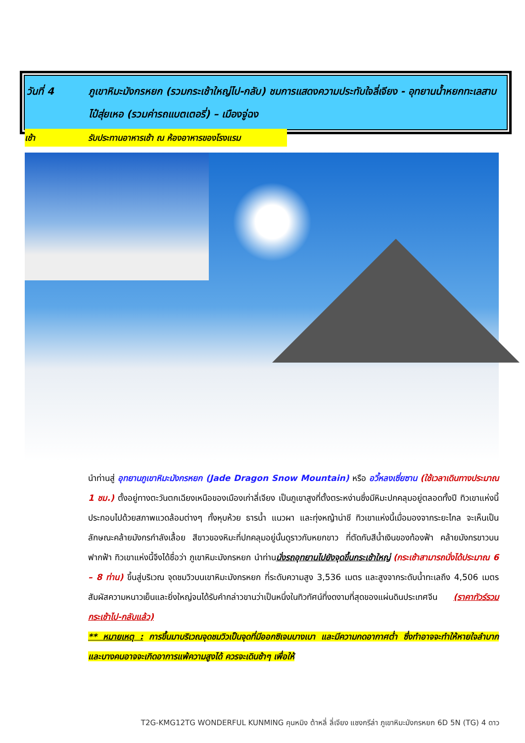วันที่ 4 ภูเขาหิมะมังกรหยก (รวมกระเช้าใหญ่ไป-กลับ) ชมการแสดงความประทับใจลี่เจียง - อุทยานน้ำหยกทะเลสาบไป๋สุ่ยเหอ (รวมค่ารถแบตเตอรี่) – เมืองจู่ฉง
เช้า รับประทานอาหารเช้า ณ ห้องอาหารของโรงแรม
นำท่านสู่ อุทยานภูเขาหิมะมังกรหยก (Jade Dragon Snow Mountain) หรือ อวี้หลงเซี่ยซาน (ใช้เวลาเดินทางประมาณ 1 ชม.) ตั้งอยู่ทางตะวันตกเฉียงเหนือของเมืองเก่าลี่เจียง เป็นภูเขาสูงที่ตั้งตระหง่านซึ่งมีหิมะปกคลุมอยู่ตลอดทั้งปี ทิวเขาแห่งนี้ประกอบไปด้วยสภาพแวดล้อมต่างๆ ทั้งหุบห้วย ธารน้ำ แนวผา และทุ่งหญ้าน่าชี ทิวเขาแห่งนี้เมื่อมองจากระยะไกล จะเห็นเป็นลักษณะคล้ายมังกรกำลังเลื้อย สีขาวของหิมะที่ปกคลุมอยู่นั้นดูราวกับหยกขาว ที่ตัดกับสีน้ำเงินของท้องฟ้า คล้ายมังกรขาวบนฟากฟ้า ทิวเขาแห่งนี้จึงได้ชื่อว่า ภูเขาหิมะมังกรหยก นำท่านนั่งรถอุทยานไปยังจุดขึ้นกระเช้าใหญ่ (กระเช้าสามารถนั่งได้ประมาณ 6 – 8 ท่าน) ขึ้นสู่บริเวณ จุดชมวิวบนเขาหิมะมังกรหยก ที่ระดับความสูง 3,536 เมตร และสูงจากระดับน้ำทะเลถึง 4,506 เมตร สัมผัสความหนาวเย็นและยิ่งใหญ่จนได้รับคำกล่าวขานว่าเป็นหนึ่งในทิวทัศน์ที่งดงามที่สุดของแผ่นดินประเทศจีน (ราคาทัวร์รวมกระเช้าไป-กลับแล้ว)
** หมายเหตุ : การขึ้นมาบริเวณจุดชมวิวเป็นจุดที่มีออกซิเจนบางเบา และมีความกดอากาศต่ำ ซึ่งทำอาจจะทำให้หายใจลำบาก และบางคนอาจจะเกิดอาการแพ้ความสูงได้ ควรจะเดินช้าๆ เพื่อให้
T2G-KMG12TG WONDERFUL KUNMING คุนหมิง ต้าหลี่ ลี่เจียง แชงกรีล่า ภูเขาหิมะมังกรหยก 6D 5N (TG) 4 ดาว